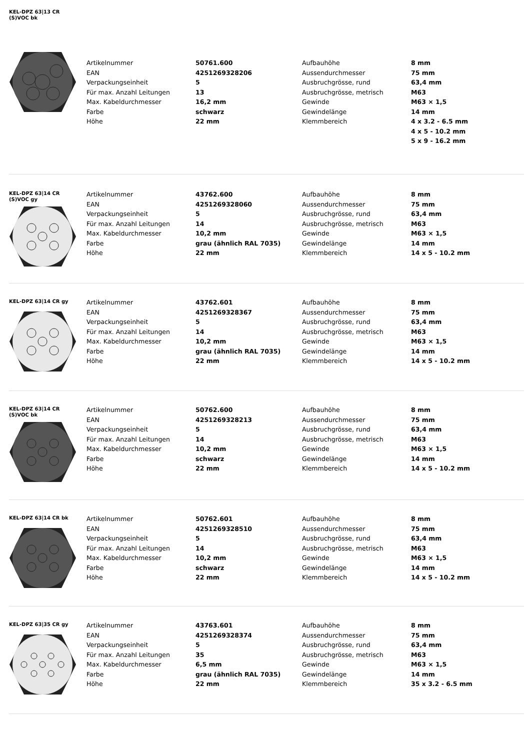KEL-DPZ 63|13 CR
(S)VOC bk
| Artikelnummer | 50761.600 | Aufbauhöhe | 8 mm |
| EAN | 4251269328206 | Aussendurchmesser | 75 mm |
| Verpackungseinheit | 5 | Ausbruchgrösse, rund | 63,4 mm |
| Für max. Anzahl Leitungen | 13 | Ausbruchgrösse, metrisch | M63 |
| Max. Kabeldurchmesser | 16,2 mm | Gewinde | M63 × 1,5 |
| Farbe | schwarz | Gewindelänge | 14 mm |
| Höhe | 22 mm | Klemmbereich | 4 x 3.2 - 6.5 mm |
| | | | 4 x 5 - 10.2 mm |
| | | | 5 x 9 - 16.2 mm |
KEL-DPZ 63|14 CR
(S)VOC gy
| Artikelnummer | 43762.600 | Aufbauhöhe | 8 mm |
| EAN | 4251269328060 | Aussendurchmesser | 75 mm |
| Verpackungseinheit | 5 | Ausbruchgrösse, rund | 63,4 mm |
| Für max. Anzahl Leitungen | 14 | Ausbruchgrösse, metrisch | M63 |
| Max. Kabeldurchmesser | 10,2 mm | Gewinde | M63 × 1,5 |
| Farbe | grau (ähnlich RAL 7035) | Gewindelänge | 14 mm |
| Höhe | 22 mm | Klemmbereich | 14 x 5 - 10.2 mm |
KEL-DPZ 63|14 CR gy
| Artikelnummer | 43762.601 | Aufbauhöhe | 8 mm |
| EAN | 4251269328367 | Aussendurchmesser | 75 mm |
| Verpackungseinheit | 5 | Ausbruchgrösse, rund | 63,4 mm |
| Für max. Anzahl Leitungen | 14 | Ausbruchgrösse, metrisch | M63 |
| Max. Kabeldurchmesser | 10,2 mm | Gewinde | M63 × 1,5 |
| Farbe | grau (ähnlich RAL 7035) | Gewindelänge | 14 mm |
| Höhe | 22 mm | Klemmbereich | 14 x 5 - 10.2 mm |
KEL-DPZ 63|14 CR
(S)VOC bk
| Artikelnummer | 50762.600 | Aufbauhöhe | 8 mm |
| EAN | 4251269328213 | Aussendurchmesser | 75 mm |
| Verpackungseinheit | 5 | Ausbruchgrösse, rund | 63,4 mm |
| Für max. Anzahl Leitungen | 14 | Ausbruchgrösse, metrisch | M63 |
| Max. Kabeldurchmesser | 10,2 mm | Gewinde | M63 × 1,5 |
| Farbe | schwarz | Gewindelänge | 14 mm |
| Höhe | 22 mm | Klemmbereich | 14 x 5 - 10.2 mm |
KEL-DPZ 63|14 CR bk
| Artikelnummer | 50762.601 | Aufbauhöhe | 8 mm |
| EAN | 4251269328510 | Aussendurchmesser | 75 mm |
| Verpackungseinheit | 5 | Ausbruchgrösse, rund | 63,4 mm |
| Für max. Anzahl Leitungen | 14 | Ausbruchgrösse, metrisch | M63 |
| Max. Kabeldurchmesser | 10,2 mm | Gewinde | M63 × 1,5 |
| Farbe | schwarz | Gewindelänge | 14 mm |
| Höhe | 22 mm | Klemmbereich | 14 x 5 - 10.2 mm |
KEL-DPZ 63|35 CR gy
| Artikelnummer | 43763.601 | Aufbauhöhe | 8 mm |
| EAN | 4251269328374 | Aussendurchmesser | 75 mm |
| Verpackungseinheit | 5 | Ausbruchgrösse, rund | 63,4 mm |
| Für max. Anzahl Leitungen | 35 | Ausbruchgrösse, metrisch | M63 |
| Max. Kabeldurchmesser | 6,5 mm | Gewinde | M63 × 1,5 |
| Farbe | grau (ähnlich RAL 7035) | Gewindelänge | 14 mm |
| Höhe | 22 mm | Klemmbereich | 35 x 3.2 - 6.5 mm |